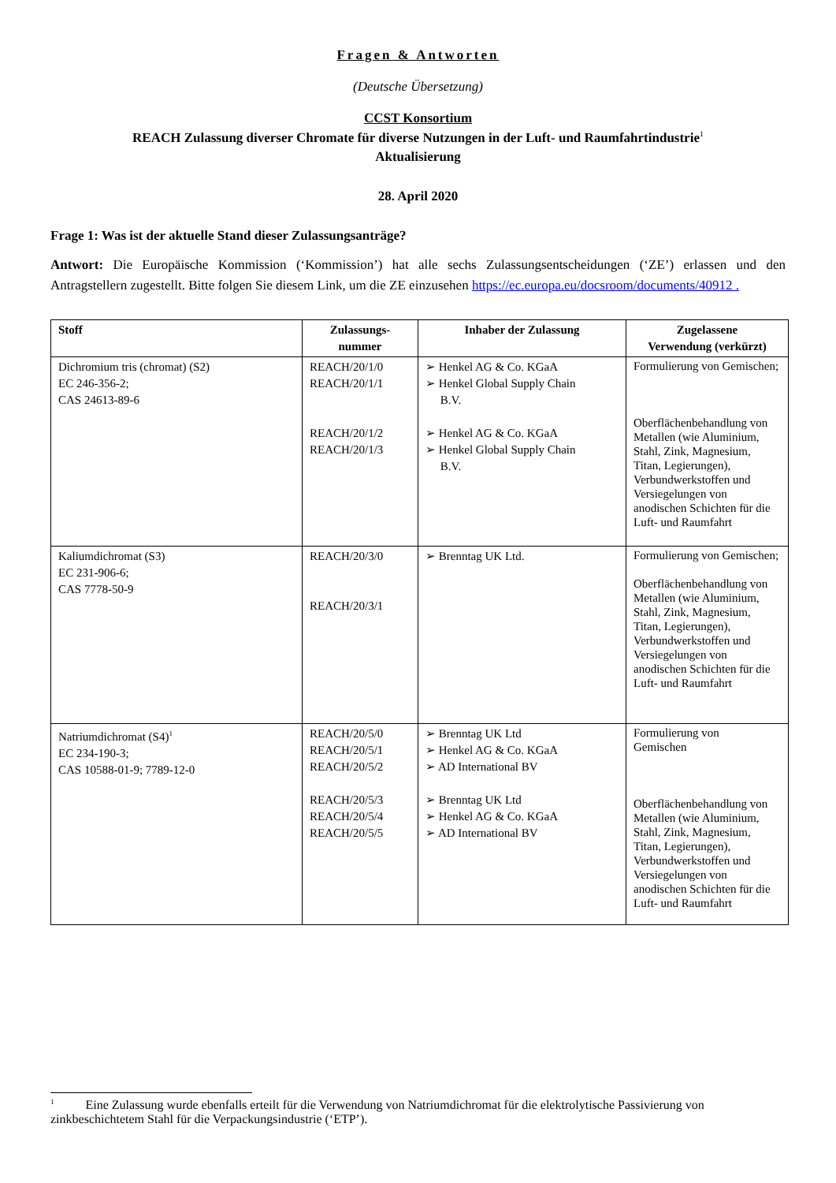Fragen & Antworten
(Deutsche Übersetzung)
CCST Konsortium
REACH Zulassung diverser Chromate für diverse Nutzungen in der Luft- und Raumfahrtindustrie<sup>1</sup>
Aktualisierung
28. April 2020
Frage 1: Was ist der aktuelle Stand dieser Zulassungsanträge?
Antwort: Die Europäische Kommission (‘Kommission’) hat alle sechs Zulassungsentscheidungen (‘ZE’) erlassen und den Antragstellern zugestellt. Bitte folgen Sie diesem Link, um die ZE einzusehen https://ec.europa.eu/docsroom/documents/40912 .
| Stoff | Zulassungs- nummer | Inhaber der Zulassung | Zugelassene Verwendung (verkürzt) |
| --- | --- | --- | --- |
| Dichromium tris (chromat) (S2) EC 246-356-2; CAS 24613-89-6 | REACH/20/1/0 REACH/20/1/1 REACH/20/1/2 REACH/20/1/3 | ➢ Henkel AG & Co. KGaA ➢ Henkel Global Supply Chain B.V. ➢ Henkel AG & Co. KGaA ➢ Henkel Global Supply Chain B.V. | Formulierung von Gemischen; Oberflächenbehandlung von Metallen (wie Aluminium, Stahl, Zink, Magnesium, Titan, Legierungen), Verbundwerkstoffen und Versiegelungen von anodischen Schichten für die Luft- und Raumfahrt |
| Kaliumdichromat (S3) EC 231-906-6; CAS 7778-50-9 | REACH/20/3/0 REACH/20/3/1 | ➢ Brenntag UK Ltd. | Formulierung von Gemischen; Oberflächenbehandlung von Metallen (wie Aluminium, Stahl, Zink, Magnesium, Titan, Legierungen), Verbundwerkstoffen und Versiegelungen von anodischen Schichten für die Luft- und Raumfahrt |
| Natriumdichromat (S4)<sup>1</sup> EC 234-190-3; CAS 10588-01-9; 7789-12-0 | REACH/20/5/0 REACH/20/5/1 REACH/20/5/2 REACH/20/5/3 REACH/20/5/4 REACH/20/5/5 | ➢ Brenntag UK Ltd ➢ Henkel AG & Co. KGaA ➢ AD International BV ➢ Brenntag UK Ltd ➢ Henkel AG & Co. KGaA ➢ AD International BV | Formulierung von Gemischen Oberflächenbehandlung von Metallen (wie Aluminium, Stahl, Zink, Magnesium, Titan, Legierungen), Verbundwerkstoffen und Versiegelungen von anodischen Schichten für die Luft- und Raumfahrt |
<sup>1</sup> Eine Zulassung wurde ebenfalls erteilt für die Verwendung von Natriumdichromat für die elektrolytische Passivierung von zinkbeschichtetem Stahl für die Verpackungsindustrie (‘ETP’).